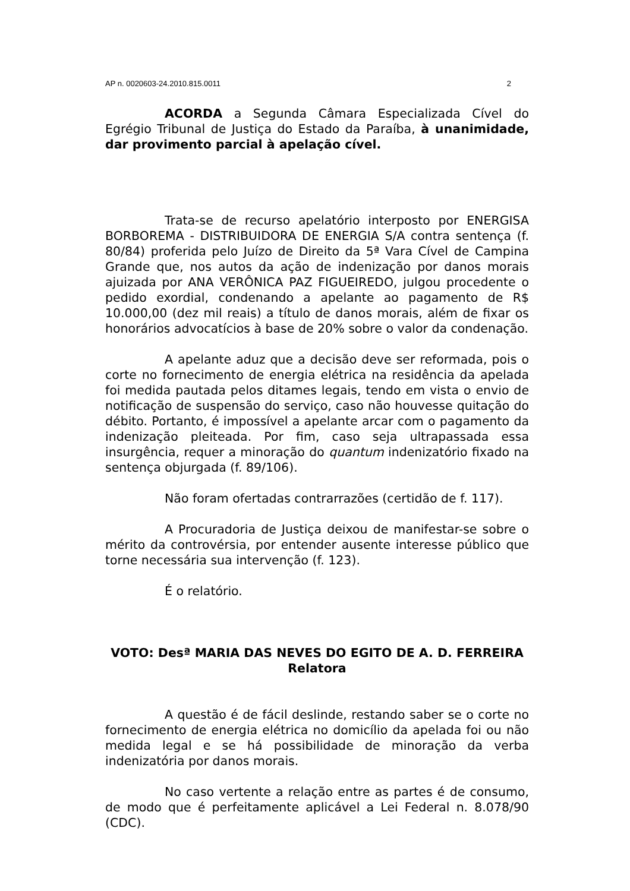AP n. 0020603-24.2010.815.0011 2
ACORDA a Segunda Câmara Especializada Cível do Egrégio Tribunal de Justiça do Estado da Paraíba, à unanimidade, dar provimento parcial à apelação cível.
Trata-se de recurso apelatório interposto por ENERGISA BORBOREMA - DISTRIBUIDORA DE ENERGIA S/A contra sentença (f. 80/84) proferida pelo Juízo de Direito da 5ª Vara Cível de Campina Grande que, nos autos da ação de indenização por danos morais ajuizada por ANA VERÔNICA PAZ FIGUEIREDO, julgou procedente o pedido exordial, condenando a apelante ao pagamento de R$ 10.000,00 (dez mil reais) a título de danos morais, além de fixar os honorários advocatícios à base de 20% sobre o valor da condenação.
A apelante aduz que a decisão deve ser reformada, pois o corte no fornecimento de energia elétrica na residência da apelada foi medida pautada pelos ditames legais, tendo em vista o envio de notificação de suspensão do serviço, caso não houvesse quitação do débito. Portanto, é impossível a apelante arcar com o pagamento da indenização pleiteada. Por fim, caso seja ultrapassada essa insurgência, requer a minoração do quantum indenizatório fixado na sentença objurgada (f. 89/106).
Não foram ofertadas contrarrazões (certidão de f. 117).
A Procuradoria de Justiça deixou de manifestar-se sobre o mérito da controvérsia, por entender ausente interesse público que torne necessária sua intervenção (f. 123).
É o relatório.
VOTO: Desª MARIA DAS NEVES DO EGITO DE A. D. FERREIRA
Relatora
A questão é de fácil deslinde, restando saber se o corte no fornecimento de energia elétrica no domicílio da apelada foi ou não medida legal e se há possibilidade de minoração da verba indenizatória por danos morais.
No caso vertente a relação entre as partes é de consumo, de modo que é perfeitamente aplicável a Lei Federal n. 8.078/90 (CDC).